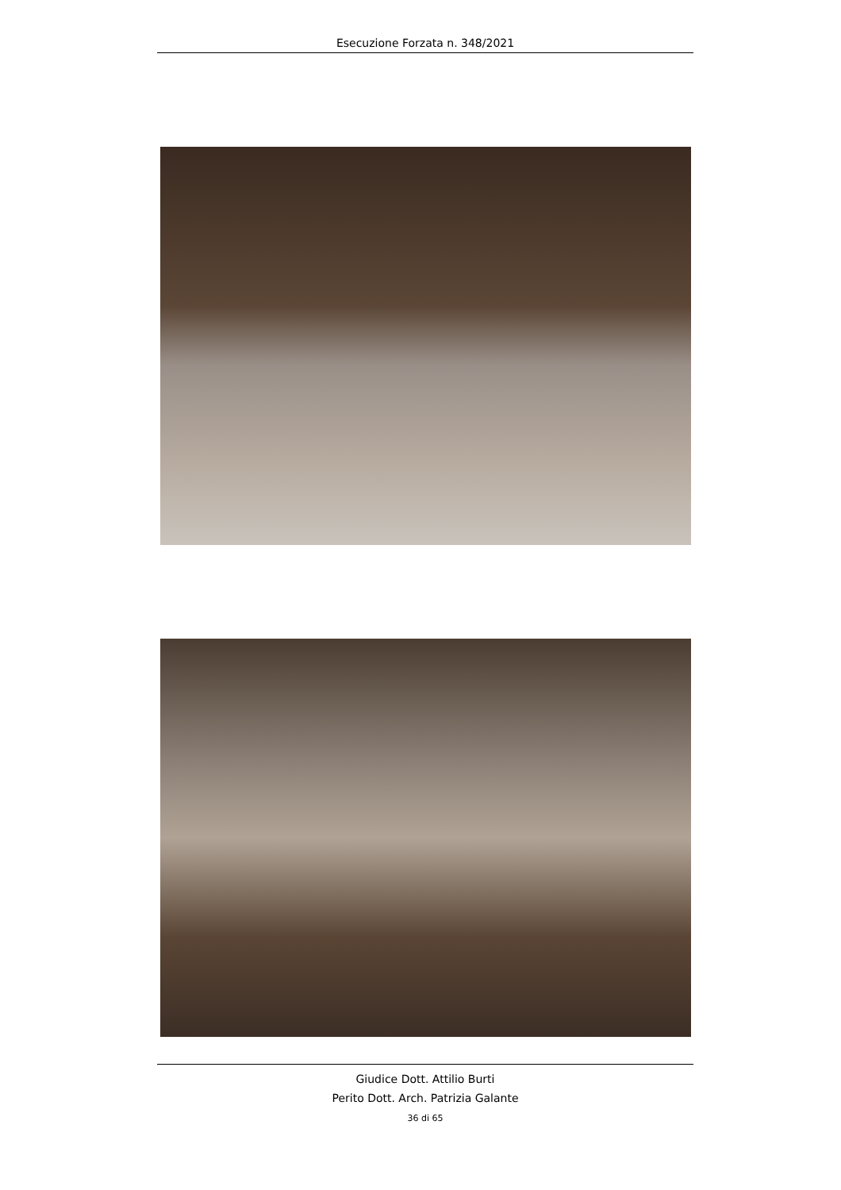Esecuzione Forzata n. 348/2021
Giudice Dott. Attilio Burti
Perito Dott. Arch. Patrizia Galante
36 di 65